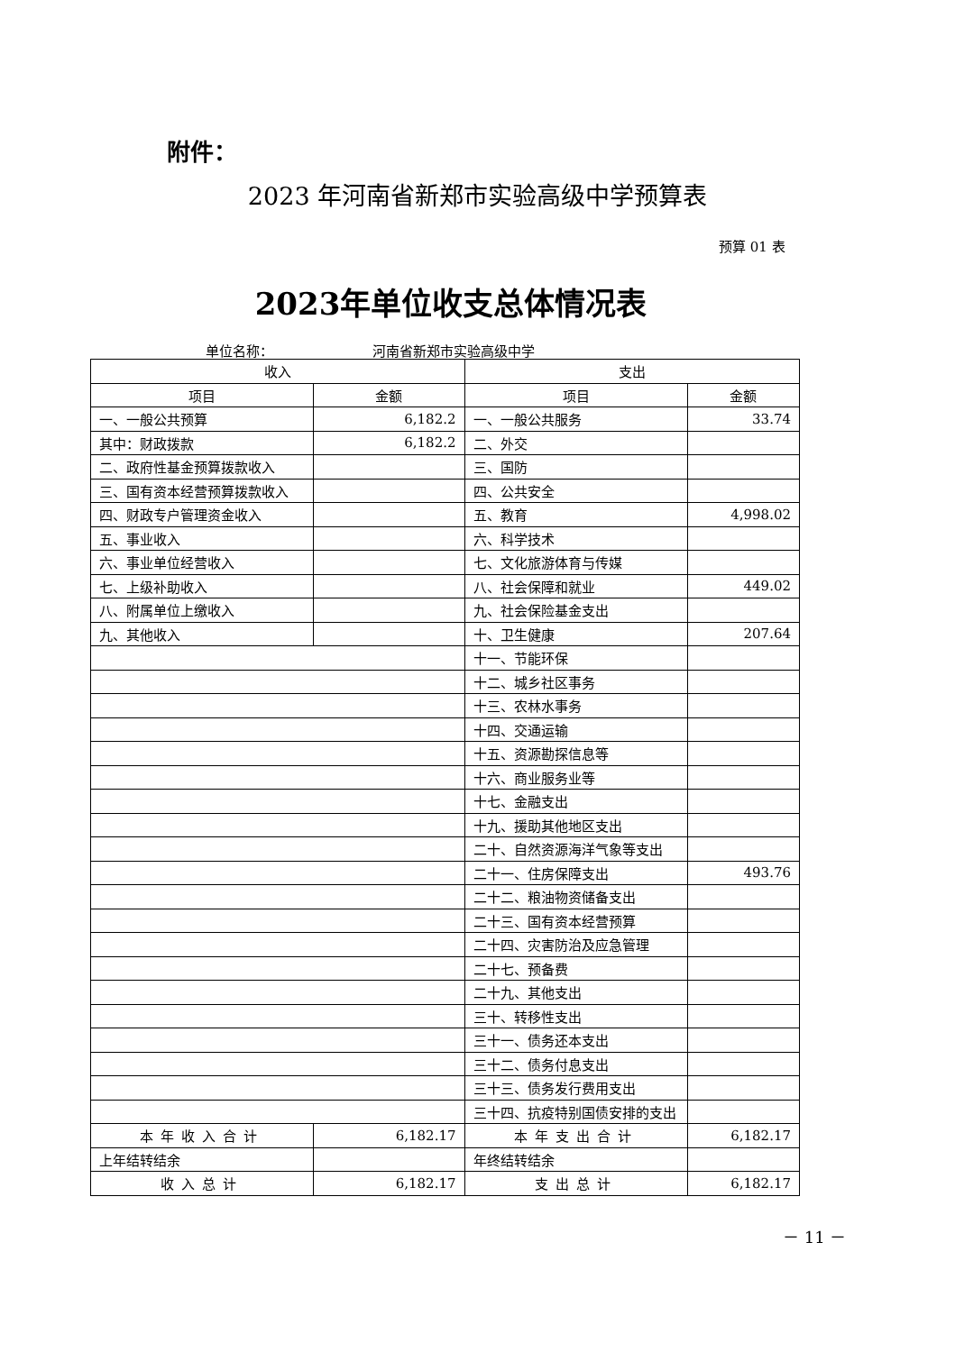附件：
2023 年河南省新郑市实验高级中学预算表
预算 01 表
2023年单位收支总体情况表
单位名称： 河南省新郑市实验高级中学
| 收入 | | 支出 | |
| --- | --- | --- | --- |
| 项目 | 金额 | 项目 | 金额 |
| 一、一般公共预算 | 6,182.2 | 一、一般公共服务 | 33.74 |
| 其中：财政拨款 | 6,182.2 | 二、外交 | |
| 二、政府性基金预算拨款收入 | | 三、国防 | |
| 三、国有资本经营预算拨款收入 | | 四、公共安全 | |
| 四、财政专户管理资金收入 | | 五、教育 | 4,998.02 |
| 五、事业收入 | | 六、科学技术 | |
| 六、事业单位经营收入 | | 七、文化旅游体育与传媒 | |
| 七、上级补助收入 | | 八、社会保障和就业 | 449.02 |
| 八、附属单位上缴收入 | | 九、社会保险基金支出 | |
| 九、其他收入 | | 十、卫生健康 | 207.64 |
| | | 十一、节能环保 | |
| | | 十二、城乡社区事务 | |
| | | 十三、农林水事务 | |
| | | 十四、交通运输 | |
| | | 十五、资源勘探信息等 | |
| | | 十六、商业服务业等 | |
| | | 十七、金融支出 | |
| | | 十九、援助其他地区支出 | |
| | | 二十、自然资源海洋气象等支出 | |
| | | 二十一、住房保障支出 | 493.76 |
| | | 二十二、粮油物资储备支出 | |
| | | 二十三、国有资本经营预算 | |
| | | 二十四、灾害防治及应急管理 | |
| | | 二十七、预备费 | |
| | | 二十九、其他支出 | |
| | | 三十、转移性支出 | |
| | | 三十一、债务还本支出 | |
| | | 三十二、债务付息支出 | |
| | | 三十三、债务发行费用支出 | |
| | | 三十四、抗疫特别国债安排的支出 | |
| 本年收入合计 | 6,182.17 | 本年支出合计 | 6,182.17 |
| 上年结转结余 | | 年终结转结余 | |
| 收入总计 | 6,182.17 | 支出总计 | 6,182.17 |
－ 11 －